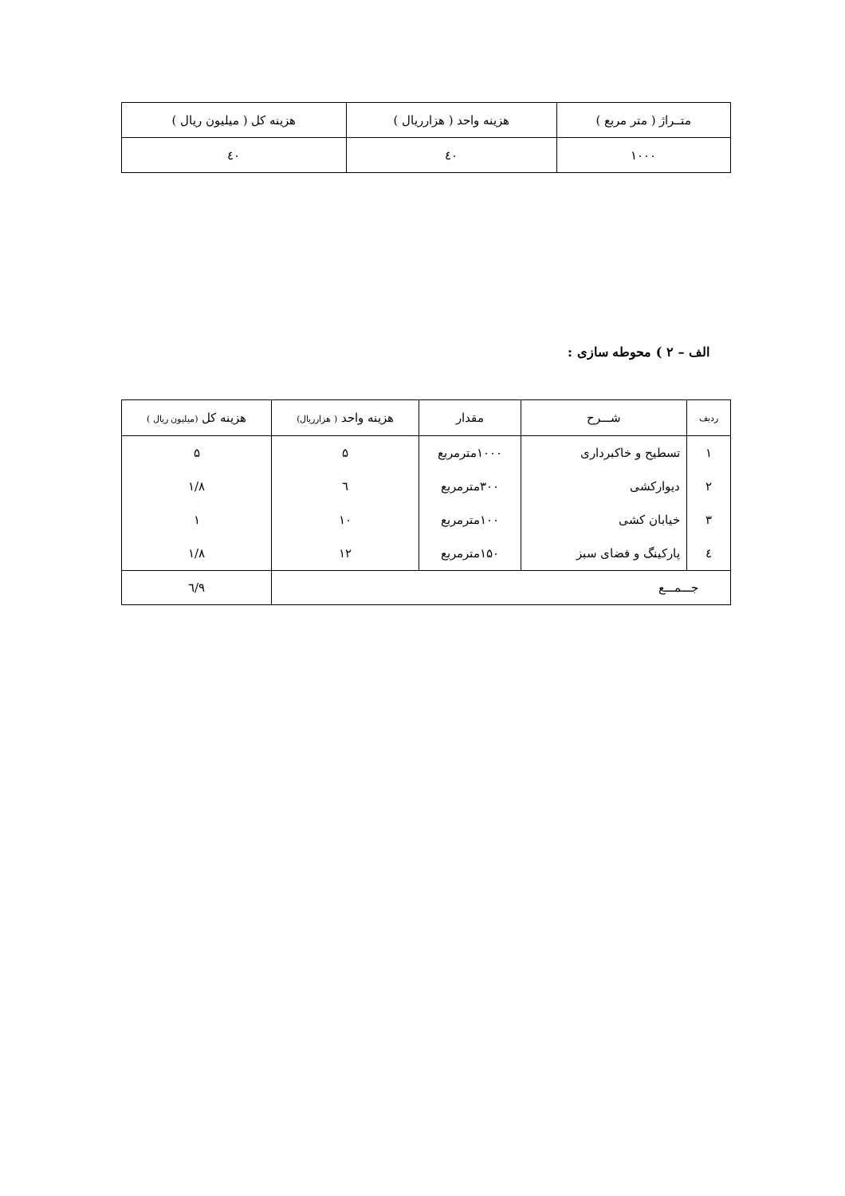| متــراژ ( متر مربع ) | هزینه واحد ( هزارریال ) | هزینه کل ( میلیون ریال ) |
| --- | --- | --- |
| ۱۰۰۰ | ٤۰ | ٤۰ |
الف – ۲ ) محوطه سازی :
| ردیف | شـــرح | مقدار | هزینه واحد ( هزارریال) | هزینه کل (میلیون ریال ) |
| --- | --- | --- | --- | --- |
| ۱ | تسطیح و خاکبرداری | ۱۰۰۰مترمربع | ۵ | ۵ |
| ۲ | دیوارکشی | ۳۰۰مترمربع | ٦ | ۱/۸ |
| ۳ | خیابان کشی | ۱۰۰مترمربع | ۱۰ | ۱ |
| ٤ | پارکینگ و فضای سبز | ۱۵۰مترمربع | ۱۲ | ۱/۸ |
| جـــمـــع | | | | ۹/٦ |